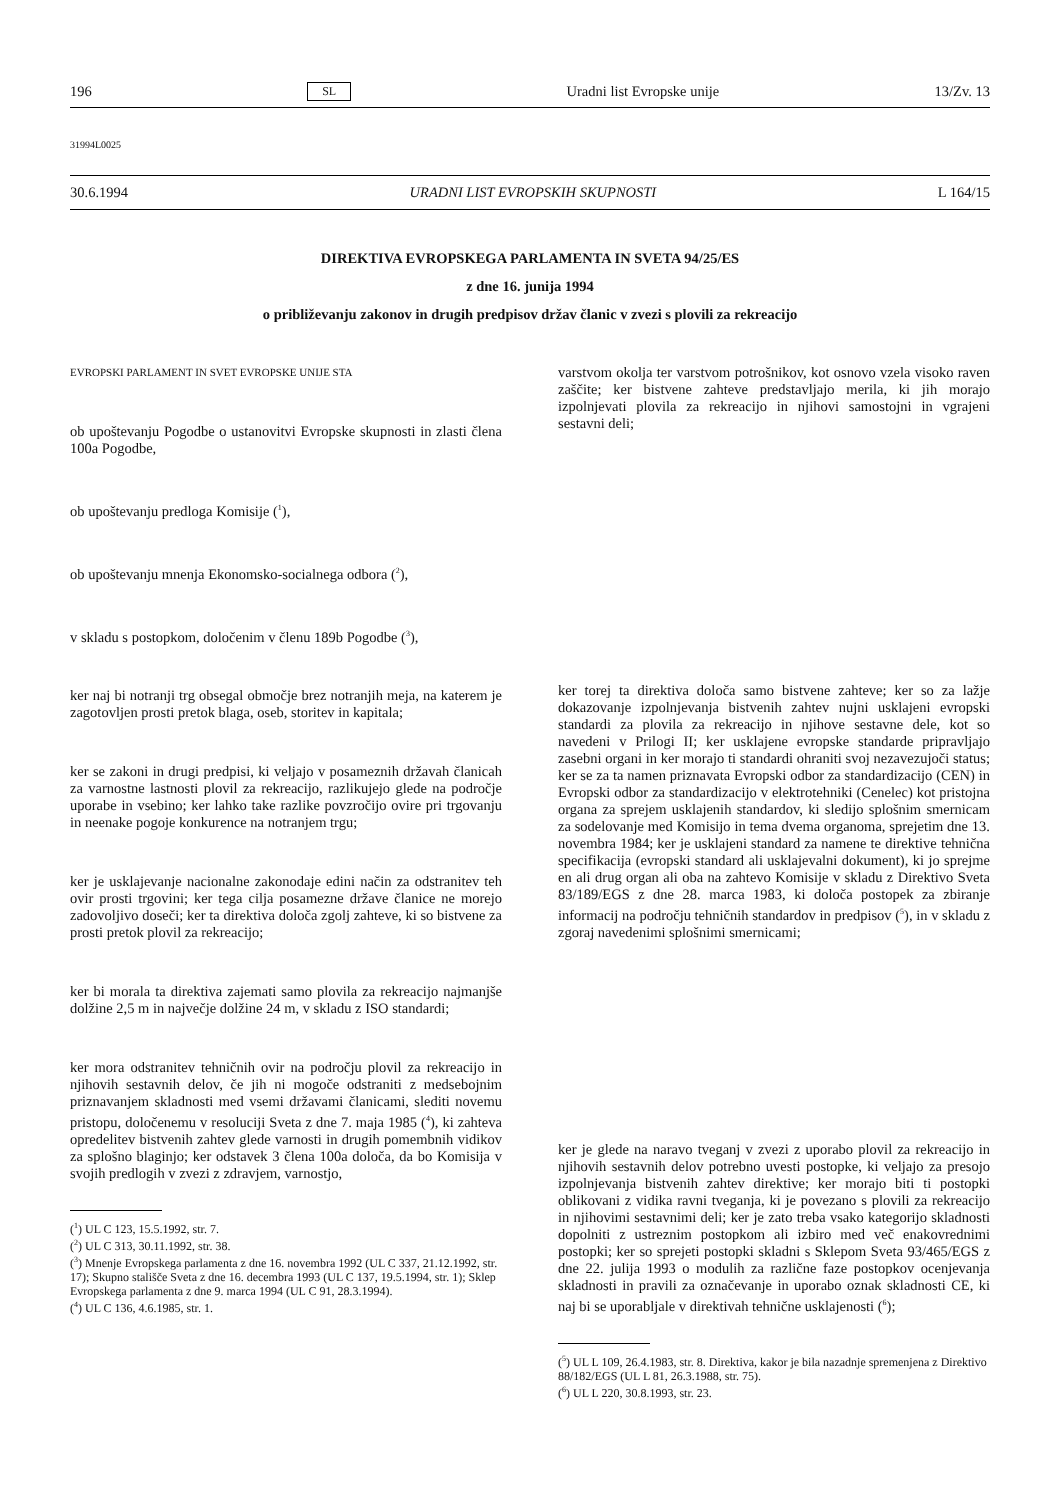196 SL Uradni list Evropske unije 13/Zv. 13
31994L0025
30.6.1994 URADNI LIST EVROPSKIH SKUPNOSTI L 164/15
DIREKTIVA EVROPSKEGA PARLAMENTA IN SVETA 94/25/ES
z dne 16. junija 1994
o približevanju zakonov in drugih predpisov držav članic v zvezi s plovili za rekreacijo
EVROPSKI PARLAMENT IN SVET EVROPSKE UNIJE STA
ob upoštevanju Pogodbe o ustanovitvi Evropske skupnosti in zlasti člena 100a Pogodbe,
ob upoštevanju predloga Komisije (<sup>1</sup>),
ob upoštevanju mnenja Ekonomsko-socialnega odbora (<sup>2</sup>),
v skladu s postopkom, določenim v členu 189b Pogodbe (<sup>3</sup>),
ker naj bi notranji trg obsegal območje brez notranjih meja, na katerem je zagotovljen prosti pretok blaga, oseb, storitev in kapitala;
ker se zakoni in drugi predpisi, ki veljajo v posameznih državah članicah za varnostne lastnosti plovil za rekreacijo, razlikujejo glede na področje uporabe in vsebino; ker lahko take razlike povzročijo ovire pri trgovanju in neenake pogoje konkurence na notranjem trgu;
ker je usklajevanje nacionalne zakonodaje edini način za odstranitev teh ovir prosti trgovini; ker tega cilja posamezne države članice ne morejo zadovoljivo doseči; ker ta direktiva določa zgolj zahteve, ki so bistvene za prosti pretok plovil za rekreacijo;
ker bi morala ta direktiva zajemati samo plovila za rekreacijo najmanjše dolžine 2,5 m in največje dolžine 24 m, v skladu z ISO standardi;
ker mora odstranitev tehničnih ovir na področju plovil za rekreacijo in njihovih sestavnih delov, če jih ni mogoče odstraniti z medsebojnim priznavanjem skladnosti med vsemi državami članicami, slediti novemu pristopu, določenemu v resoluciji Sveta z dne 7. maja 1985 (<sup>4</sup>), ki zahteva opredelitev bistvenih zahtev glede varnosti in drugih pomembnih vidikov za splošno blaginjo; ker odstavek 3 člena 100a določa, da bo Komisija v svojih predlogih v zvezi z zdravjem, varnostjo,
(<sup>1</sup>) UL C 123, 15.5.1992, str. 7.
(<sup>2</sup>) UL C 313, 30.11.1992, str. 38.
(<sup>3</sup>) Mnenje Evropskega parlamenta z dne 16. novembra 1992 (UL C 337, 21.12.1992, str. 17); Skupno stališče Sveta z dne 16. decembra 1993 (UL C 137, 19.5.1994, str. 1); Sklep Evropskega parlamenta z dne 9. marca 1994 (UL C 91, 28.3.1994).
(<sup>4</sup>) UL C 136, 4.6.1985, str. 1.
varstvom okolja ter varstvom potrošnikov, kot osnovo vzela visoko raven zaščite; ker bistvene zahteve predstavljajo merila, ki jih morajo izpolnjevati plovila za rekreacijo in njihovi samostojni in vgrajeni sestavni deli;
ker torej ta direktiva določa samo bistvene zahteve; ker so za lažje dokazovanje izpolnjevanja bistvenih zahtev nujni usklajeni evropski standardi za plovila za rekreacijo in njihove sestavne dele, kot so navedeni v Prilogi II; ker usklajene evropske standarde pripravljajo zasebni organi in ker morajo ti standardi ohraniti svoj nezavezujoči status; ker se za ta namen priznava­ta Evropski odbor za standardizacijo (CEN) in Evropski odbor za standardizacijo v elektrotehniki (Cenelec) kot pristojna or­gana za sprejem usklajenih standardov, ki sledijo splošnim smernicam za sodelovanje med Komisijo in tema dvema orga­noma, sprejetim dne 13. novembra 1984; ker je usklajeni standard za namene te direktive tehnična specifikacija (evropski standard ali usklajevalni dokument), ki jo sprejme en ali drug organ ali oba na zahtevo Komisije v skladu z Direktivo Sveta 83/189/EGS z dne 28. marca 1983, ki določa postopek za zbiranje informacij na področju tehničnih standardov in pred­pisov (<sup>5</sup>), in v skladu z zgoraj navedenimi splošnimi smernica­mi;
ker je glede na naravo tveganj v zvezi z uporabo plovil za rekreacijo in njihovih sestavnih delov potrebno uvesti postop­ke, ki veljajo za presojo izpolnjevanja bistvenih zahtev direkti­ve; ker morajo biti ti postopki oblikovani z vidika ravni tveganja, ki je povezano s plovili za rekreacijo in njihovimi sestavnimi deli; ker je zato treba vsako kategorijo skladnosti dopolniti z ustreznim postopkom ali izbiro med več enako­vrednimi postopki; ker so sprejeti postopki skladni s Sklepom Sveta 93/465/EGS z dne 22. julija 1993 o modulih za različne faze postopkov ocenjevanja skladnosti in pravili za označevanje in uporabo oznak skladnosti CE, ki naj bi se uporabljale v direktivah tehnične usklajenosti (<sup>6</sup>);
(<sup>5</sup>) UL L 109, 26.4.1983, str. 8. Direktiva, kakor je bila nazadnje spremenjena z Direktivo 88/182/EGS (UL L 81, 26.3.1988, str. 75).
(<sup>6</sup>) UL L 220, 30.8.1993, str. 23.